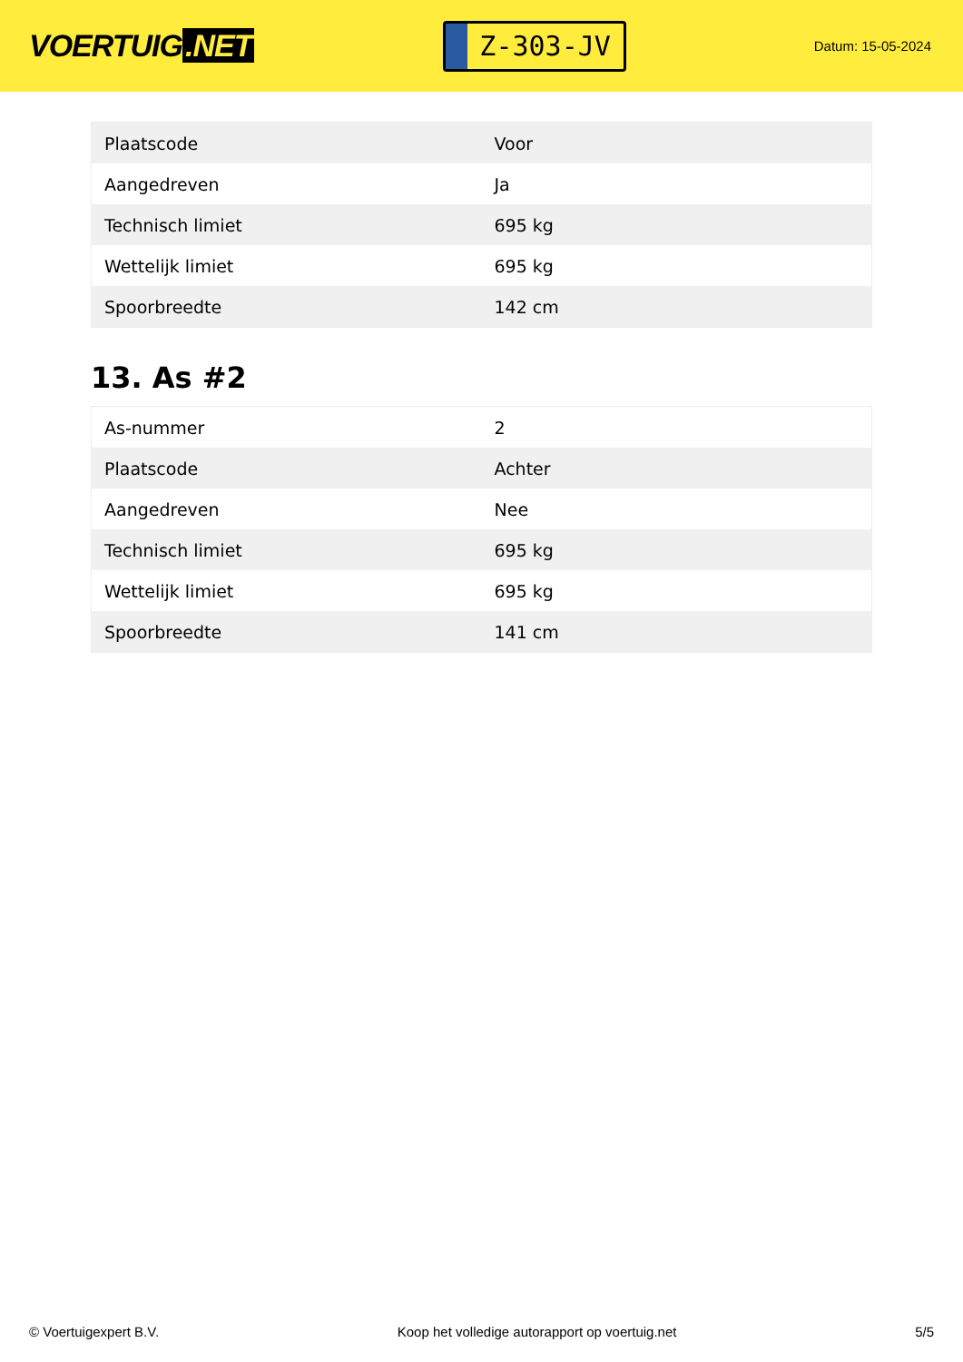VOERTUIG.NET
Z-303-JV
Datum: 15-05-2024
| Plaatscode | Voor |
| Aangedreven | Ja |
| Technisch limiet | 695 kg |
| Wettelijk limiet | 695 kg |
| Spoorbreedte | 142 cm |
13. As #2
| As-nummer | 2 |
| Plaatscode | Achter |
| Aangedreven | Nee |
| Technisch limiet | 695 kg |
| Wettelijk limiet | 695 kg |
| Spoorbreedte | 141 cm |
© Voertuigexpert B.V. Koop het volledige autorapport op voertuig.net 5/5